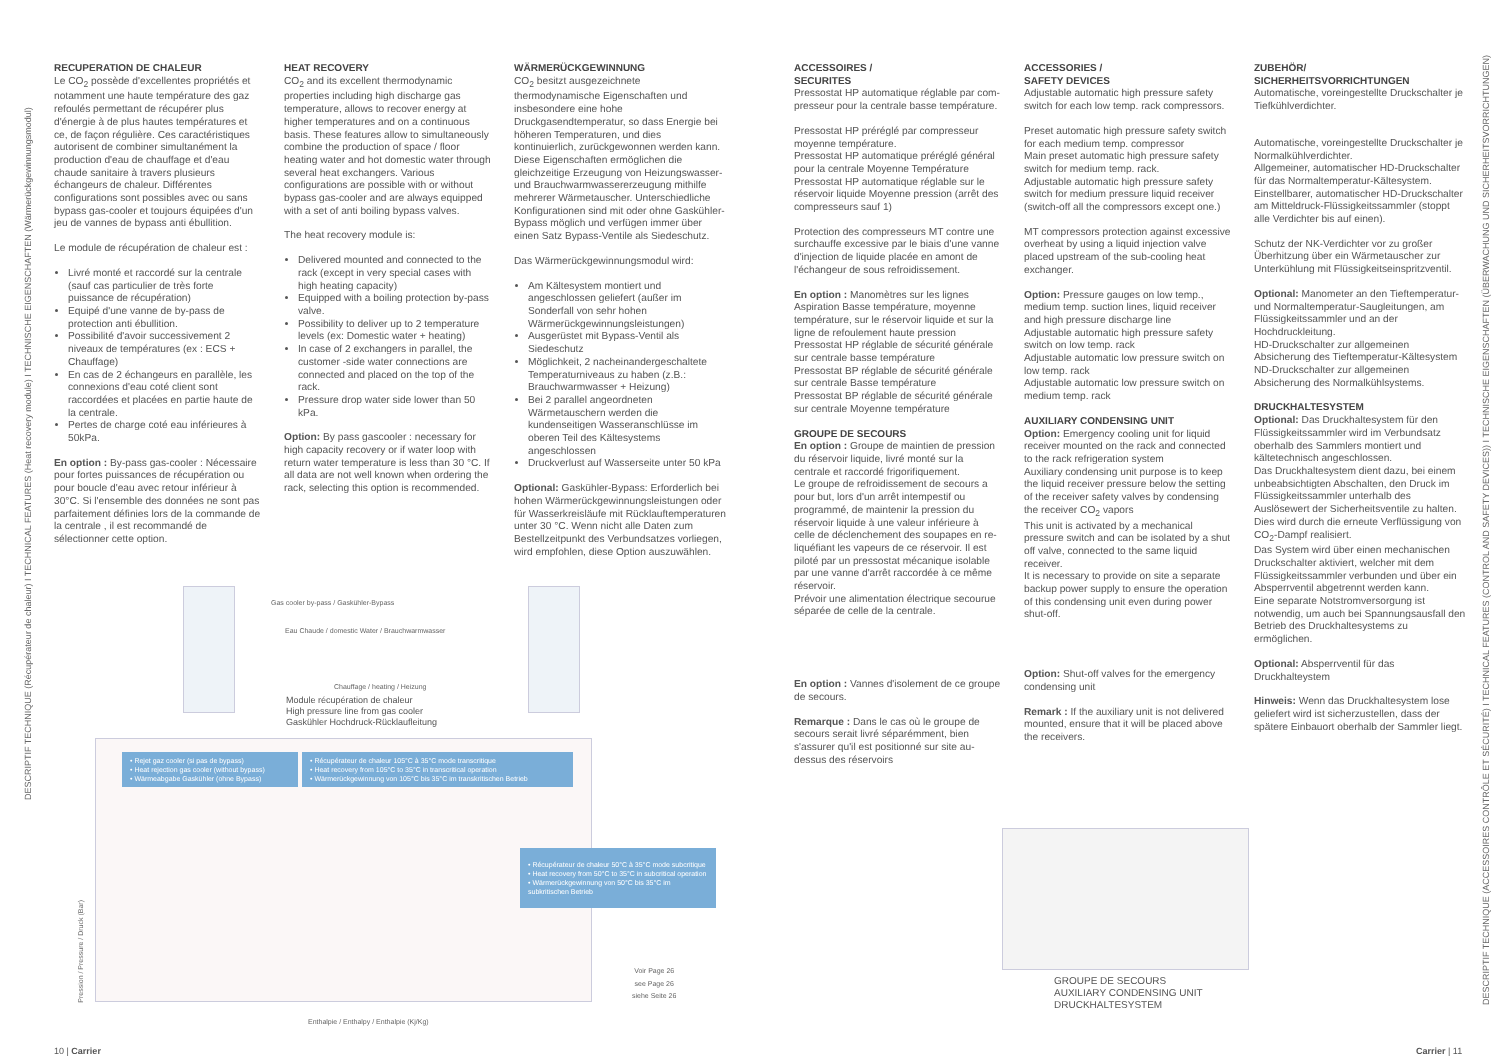DESCRIPTIF TECHNIQUE (Récupérateur de chaleur) I TECHNICAL FEATURES (Heat recovery module) I TECHNISCHE EIGENSCHAFTEN (Wärmerückgewinnungsmodul)
RECUPERATION DE CHALEUR
Le CO<sub>2</sub> possède d'excellentes propriétés et notamment une haute température des gaz refoulés permettant de récupérer plus d'énergie à de plus hautes températures et ce, de façon régulière. Ces caractéristiques autorisent de combiner simultanément la production d'eau de chauffage et d'eau chaude sanitaire à travers plusieurs échangeurs de chaleur. Différentes configurations sont possibles avec ou sans bypass gas-cooler et toujours équipées d'un jeu de vannes de bypass anti ébullition.
Le module de récupération de chaleur est :
Livré monté et raccordé sur la centrale (sauf cas particulier de très forte puissance de récupération)
Equipé d'une vanne de by-pass de protection anti ébullition.
Possibilité d'avoir successivement 2 niveaux de températures (ex : ECS + Chauffage)
En cas de 2 échangeurs en parallèle, les connexions d'eau coté client sont raccordées et placées en partie haute de la centrale.
Pertes de charge coté eau inférieures à 50kPa.
En option : By-pass gas-cooler : Nécessaire pour fortes puissances de récupération ou pour boucle d'eau avec retour inférieur à 30°C. Si l'ensemble des données ne sont pas parfaitement définies lors de la commande de la centrale , il est recommandé de sélectionner cette option.
HEAT RECOVERY
CO<sub>2</sub> and its excellent thermodynamic properties including high discharge gas temperature, allows to recover energy at higher temperatures and on a continuous basis. These features allow to simultaneously combine the production of space / floor heating water and hot domestic water through several heat exchangers. Various configurations are possible with or without bypass gas-cooler and are always equipped with a set of anti boiling bypass valves.
The heat recovery module is:
Delivered mounted and connected to the rack (except in very special cases with high heating capacity)
Equipped with a boiling protection by-pass valve.
Possibility to deliver up to 2 temperature levels (ex: Domestic water + heating)
In case of 2 exchangers in parallel, the customer -side water connections are connected and placed on the top of the rack.
Pressure drop water side lower than 50 kPa.
Option: By pass gascooler : necessary for high capacity recovery or if water loop with return water temperature is less than 30 °C. If all data are not well known when ordering the rack, selecting this option is recommended.
WÄRMERÜCKGEWINNUNG
CO<sub>2</sub> besitzt ausgezeichnete thermodynamische Eigenschaften und insbesondere eine hohe Druckgasendtemperatur, so dass Energie bei höheren Temperaturen, und dies kontinuierlich, zurückgewonnen werden kann.
Diese Eigenschaften ermöglichen die gleichzeitige Erzeugung von Heizungswasser- und Brauchwarmwassererzeugung mithilfe mehrerer Wärmetauscher. Unterschiedliche Konfigurationen sind mit oder ohne Gaskühler-Bypass möglich und verfügen immer über einen Satz Bypass-Ventile als Siedeschutz.
Das Wärmerückgewinnungsmodul wird:
Am Kältesystem montiert und angeschlossen geliefert (außer im Sonderfall von sehr hohen Wärmerückgewinnungsleistungen)
Ausgerüstet mit Bypass-Ventil als Siedeschutz
Möglichkeit, 2 nacheinandergeschaltete Temperaturniveaus zu haben (z.B.: Brauchwarmwasser + Heizung)
Bei 2 parallel angeordneten Wärmetauschern werden die kundenseitigen Wasseranschlüsse im oberen Teil des Kältesystems angeschlossen
Druckverlust auf Wasserseite unter 50 kPa
Optional: Gaskühler-Bypass: Erforderlich bei hohen Wärmerückgewinnungsleistungen oder für Wasserkreisläufe mit Rücklauftemperaturen unter 30 °C. Wenn nicht alle Daten zum Bestellzeitpunkt des Verbundsatzes vorliegen, wird empfohlen, diese Option auszuwählen.
Gas cooler by-pass / Gaskühler-Bypass
Eau Chaude / domestic Water / Brauchwarmwasser
Chauffage / heating / Heizung
Module récupération de chaleur
High pressure line from gas cooler
Gaskühler Hochdruck-Rücklaufleitung
• Rejet gaz cooler (si pas de bypass)
• Heat rejection gas cooler (without bypass)
• Wärmeabgabe Gaskühler (ohne Bypass)
• Récupérateur de chaleur 105°C à 35°C mode transcritique
• Heat recovery from 105°C to 35°C in transcritical operation
• Wärmerückgewinnung von 105°C bis 35°C im transkritischen Betrieb
• Récupérateur de chaleur 50°C à 35°C mode subcritique
• Heat recovery from 50°C to 35°C in subcritical operation
• Wärmerückgewinnung von 50°C bis 35°C im subkritischen Betrieb
Pression / Pressure / Druck (Bar)
Enthalpie / Enthalpy / Enthalpie (Kj/Kg)
Voir Page 26
see Page 26
siehe Seite 26
10 | Carrier
ACCESSOIRES /
SECURITES
Pressostat HP automatique réglable par com- presseur pour la centrale basse température.
Pressostat HP préréglé par compresseur moyenne température.
Pressostat HP automatique préréglé général pour la centrale Moyenne Température
Pressostat HP automatique réglable sur le réservoir liquide Moyenne pression (arrêt des compresseurs sauf 1)
Protection des compresseurs MT contre une surchauffe excessive par le biais d'une vanne d'injection de liquide placée en amont de l'échangeur de sous refroidissement.
En option : Manomètres sur les lignes Aspiration Basse température, moyenne température, sur le réservoir liquide et sur la ligne de refoulement haute pression
Pressostat HP réglable de sécurité générale sur centrale basse température
Pressostat BP réglable de sécurité générale sur centrale Basse température
Pressostat BP réglable de sécurité générale sur centrale Moyenne température
GROUPE DE SECOURS
En option : Groupe de maintien de pression du réservoir liquide, livré monté sur la centrale et raccordé frigorifiquement.
Le groupe de refroidissement de secours a pour but, lors d'un arrêt intempestif ou programmé, de maintenir la pression du réservoir liquide à une valeur inférieure à celle de déclenchement des soupapes en re-liquéfiant les vapeurs de ce réservoir. Il est piloté par un pressostat mécanique isolable par une vanne d'arrêt raccordée à ce même réservoir.
Prévoir une alimentation électrique secourue séparée de celle de la centrale.
En option : Vannes d'isolement de ce groupe de secours.
Remarque : Dans le cas où le groupe de secours serait livré séparémment, bien s'assurer qu'il est positionné sur site au-dessus des réservoirs
ACCESSORIES /
SAFETY DEVICES
Adjustable automatic high pressure safety switch for each low temp. rack compressors.
Preset automatic high pressure safety switch for each medium temp. compressor
Main preset automatic high pressure safety switch for medium temp. rack.
Adjustable automatic high pressure safety switch for medium pressure liquid receiver (switch-off all the compressors except one.)
MT compressors protection against excessive overheat by using a liquid injection valve placed upstream of the sub-cooling heat exchanger.
Option: Pressure gauges on low temp., medium temp. suction lines, liquid receiver and high pressure discharge line
Adjustable automatic high pressure safety switch on low temp. rack
Adjustable automatic low pressure switch on low temp. rack
Adjustable automatic low pressure switch on medium temp. rack
AUXILIARY CONDENSING UNIT
Option: Emergency cooling unit for liquid receiver mounted on the rack and connected to the rack refrigeration system
Auxiliary condensing unit purpose is to keep the liquid receiver pressure below the setting of the receiver safety valves by condensing the receiver CO<sub>2</sub> vapors
This unit is activated by a mechanical pressure switch and can be isolated by a shut off valve, connected to the same liquid receiver.
It is necessary to provide on site a separate backup power supply to ensure the operation of this condensing unit even during power shut-off.
Option: Shut-off valves for the emergency condensing unit
Remark : If the auxiliary unit is not delivered mounted, ensure that it will be placed above the receivers.
ZUBEHÖR/
SICHERHEITSVORRICHTUNGEN
Automatische, voreingestellte Druckschalter je Tiefkühlverdichter.
Automatische, voreingestellte Druckschalter je Normalkühlverdichter.
Allgemeiner, automatischer HD-Druckschalter für das Normaltemperatur-Kältesystem.
Einstellbarer, automatischer HD-Druckschalter am Mitteldruck-Flüssigkeitssammler (stoppt alle Verdichter bis auf einen).
Schutz der NK-Verdichter vor zu großer Überhitzung über ein Wärmetauscher zur Unterkühlung mit Flüssigkeitseinspritzventil.
Optional: Manometer an den Tieftemperatur- und Normaltemperatur-Saugleitungen, am Flüssigkeitssammler und an der Hochdruckleitung.
HD-Druckschalter zur allgemeinen Absicherung des Tieftemperatur-Kältesystem
ND-Druckschalter zur allgemeinen Absicherung des Normalkühlsystems.
DRUCKHALTESYSTEM
Optional: Das Druckhaltesystem für den Flüssigkeitssammler wird im Verbundsatz oberhalb des Sammlers montiert und kältetechnisch angeschlossen.
Das Druckhaltesystem dient dazu, bei einem unbeabsichtigten Abschalten, den Druck im Flüssigkeitssammler unterhalb des Auslösewert der Sicherheitsventile zu halten. Dies wird durch die erneute Verflüssigung von CO<sub>2</sub>-Dampf realisiert.
Das System wird über einen mechanischen Druckschalter aktiviert, welcher mit dem Flüssigkeitssammler verbunden und über ein Absperrventil abgetrennt werden kann.
Eine separate Notstromversorgung ist notwendig, um auch bei Spannungsausfall den Betrieb des Druckhaltesystems zu ermöglichen.
Optional: Absperrventil für das Druckhalteystem
Hinweis: Wenn das Druckhaltesystem lose geliefert wird ist sicherzustellen, dass der spätere Einbauort oberhalb der Sammler liegt.
GROUPE DE SECOURS
AUXILIARY CONDENSING UNIT
DRUCKHALTESYSTEM
DESCRIPTIF TECHNIQUE (ACCESSOIRES CONTRÔLE ET SÉCURITÉ) I TECHNICAL FEATURES (CONTROL AND SAFETY DEVICES)) I TECHNISCHE EIGENSCHAFTEN (ÜBERWACHUNG UND SICHERHEITSVORRICHTUNGEN)
Carrier | 11